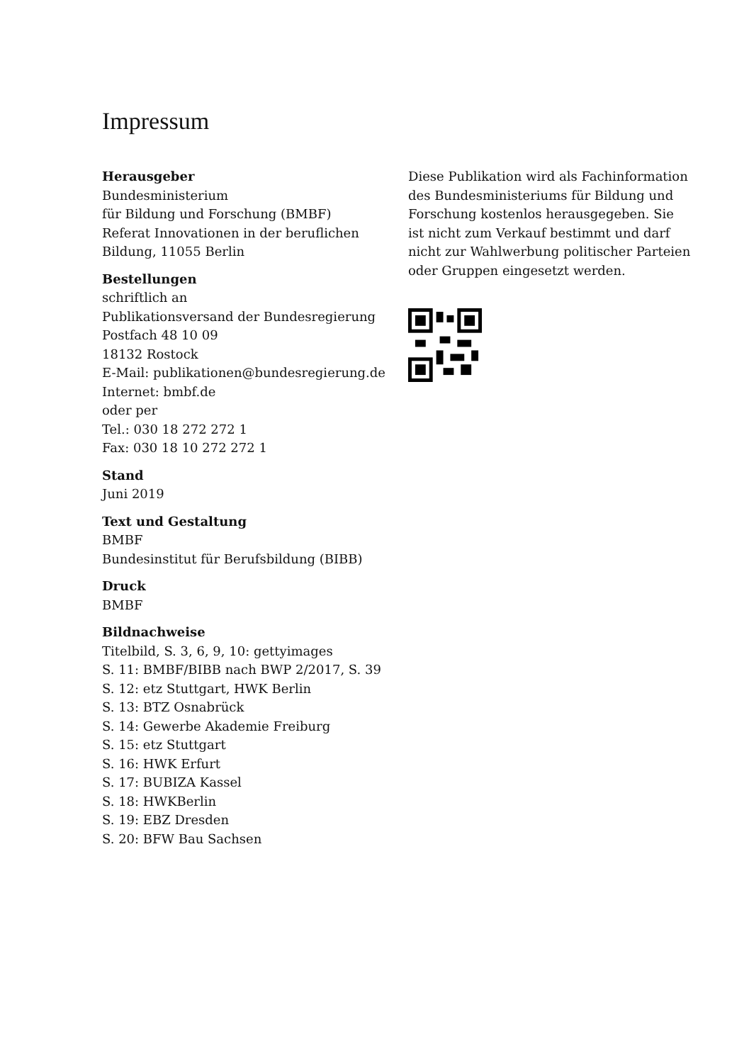Impressum
Herausgeber
Bundesministerium
für Bildung und Forschung (BMBF)
Referat Innovationen in der beruflichen
Bildung, 11055 Berlin
Bestellungen
schriftlich an
Publikationsversand der Bundesregierung
Postfach 48 10 09
18132 Rostock
E-Mail: publikationen@bundesregierung.de
Internet: bmbf.de
oder per
Tel.: 030 18 272 272 1
Fax: 030 18 10 272 272 1
Stand
Juni 2019
Text und Gestaltung
BMBF
Bundesinstitut für Berufsbildung (BIBB)
Druck
BMBF
Bildnachweise
Titelbild, S. 3, 6, 9, 10: gettyimages
S. 11: BMBF/BIBB nach BWP 2/2017, S. 39
S. 12: etz Stuttgart, HWK Berlin
S. 13: BTZ Osnabrück
S. 14: Gewerbe Akademie Freiburg
S. 15: etz Stuttgart
S. 16: HWK Erfurt
S. 17: BUBIZA Kassel
S. 18: HWKBerlin
S. 19: EBZ Dresden
S. 20: BFW Bau Sachsen
Diese Publikation wird als Fachinformation des Bundesministeriums für Bildung und Forschung kostenlos herausgegeben. Sie ist nicht zum Verkauf bestimmt und darf nicht zur Wahlwerbung politischer Parteien oder Gruppen eingesetzt werden.